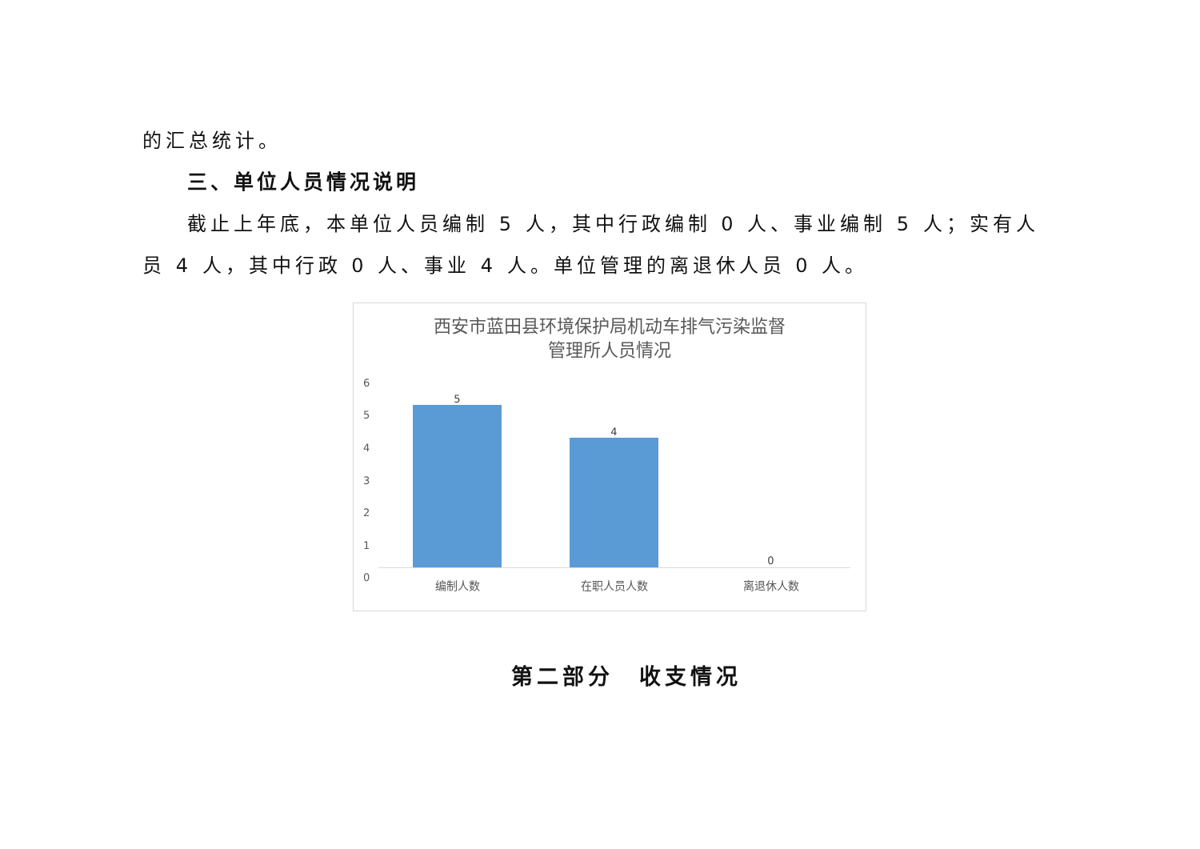的汇总统计。
三、单位人员情况说明
截止上年底，本单位人员编制 5 人，其中行政编制 0 人、事业编制 5 人；实有人员 4 人，其中行政 0 人、事业 4 人。单位管理的离退休人员 0 人。
西安市蓝田县环境保护局机动车排气污染监督
管理所人员情况
6
5
4
3
2
1
0
5
4
0
编制人数 在职人员人数 离退休人数
第二部分　收支情况